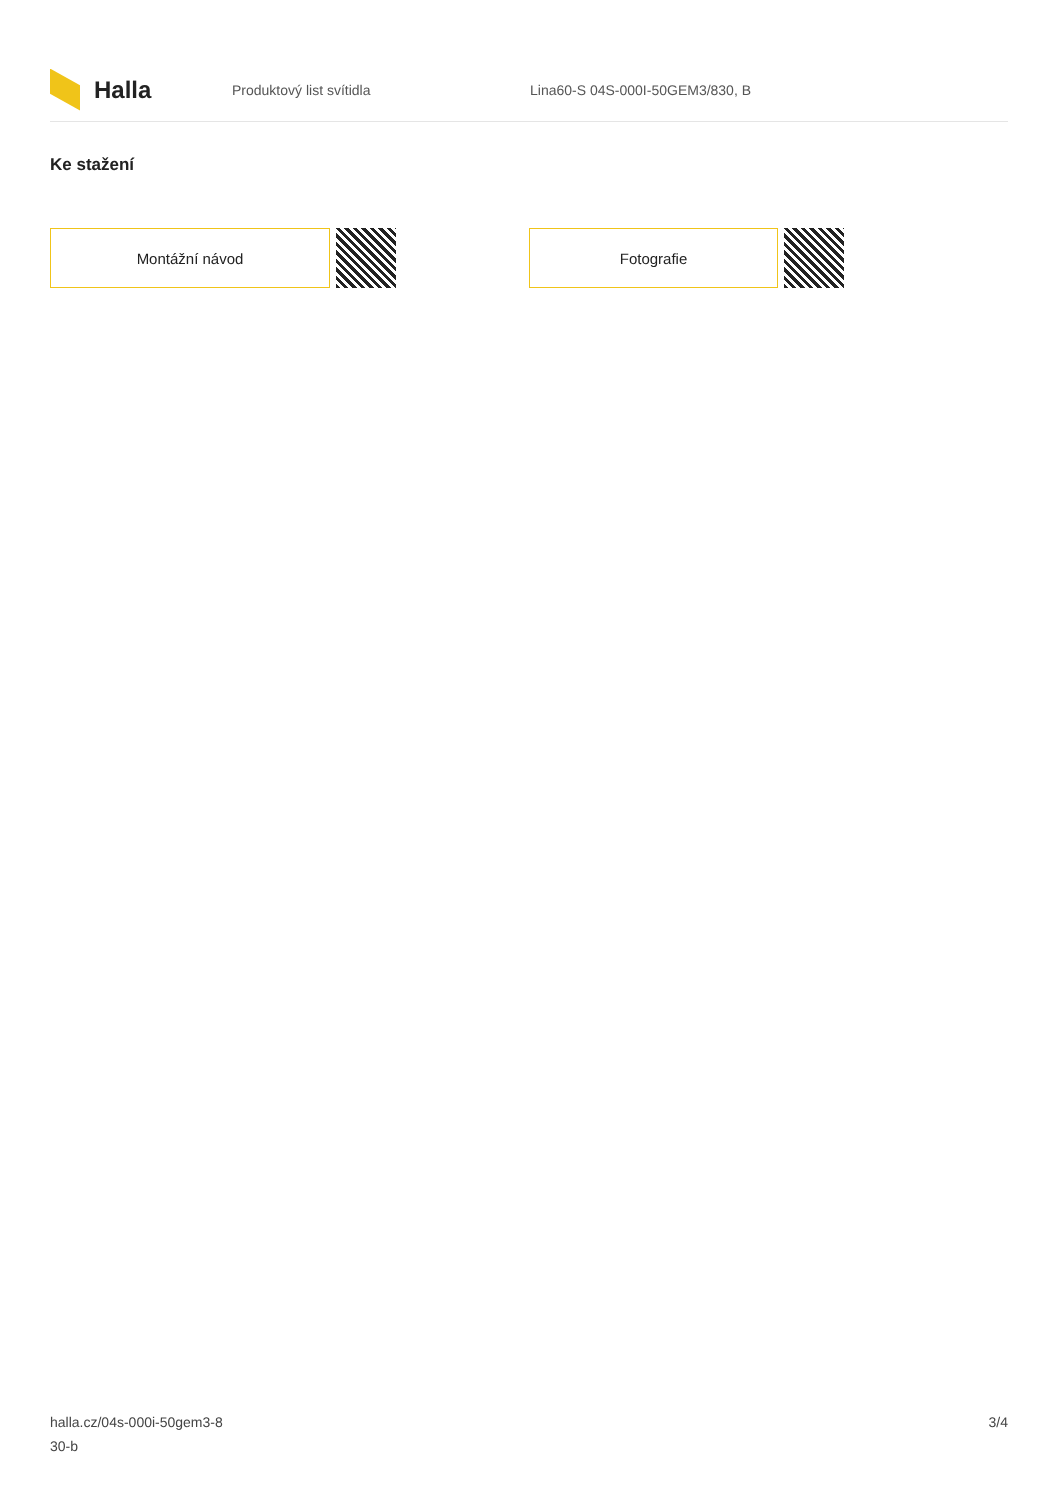Halla
Produktový list svítidla
Lina60-S 04S-000I-50GEM3/830, B
Ke stažení
Montážní návod Fotografie
halla.cz/04s-000i-50gem3-8
30-b
3/4